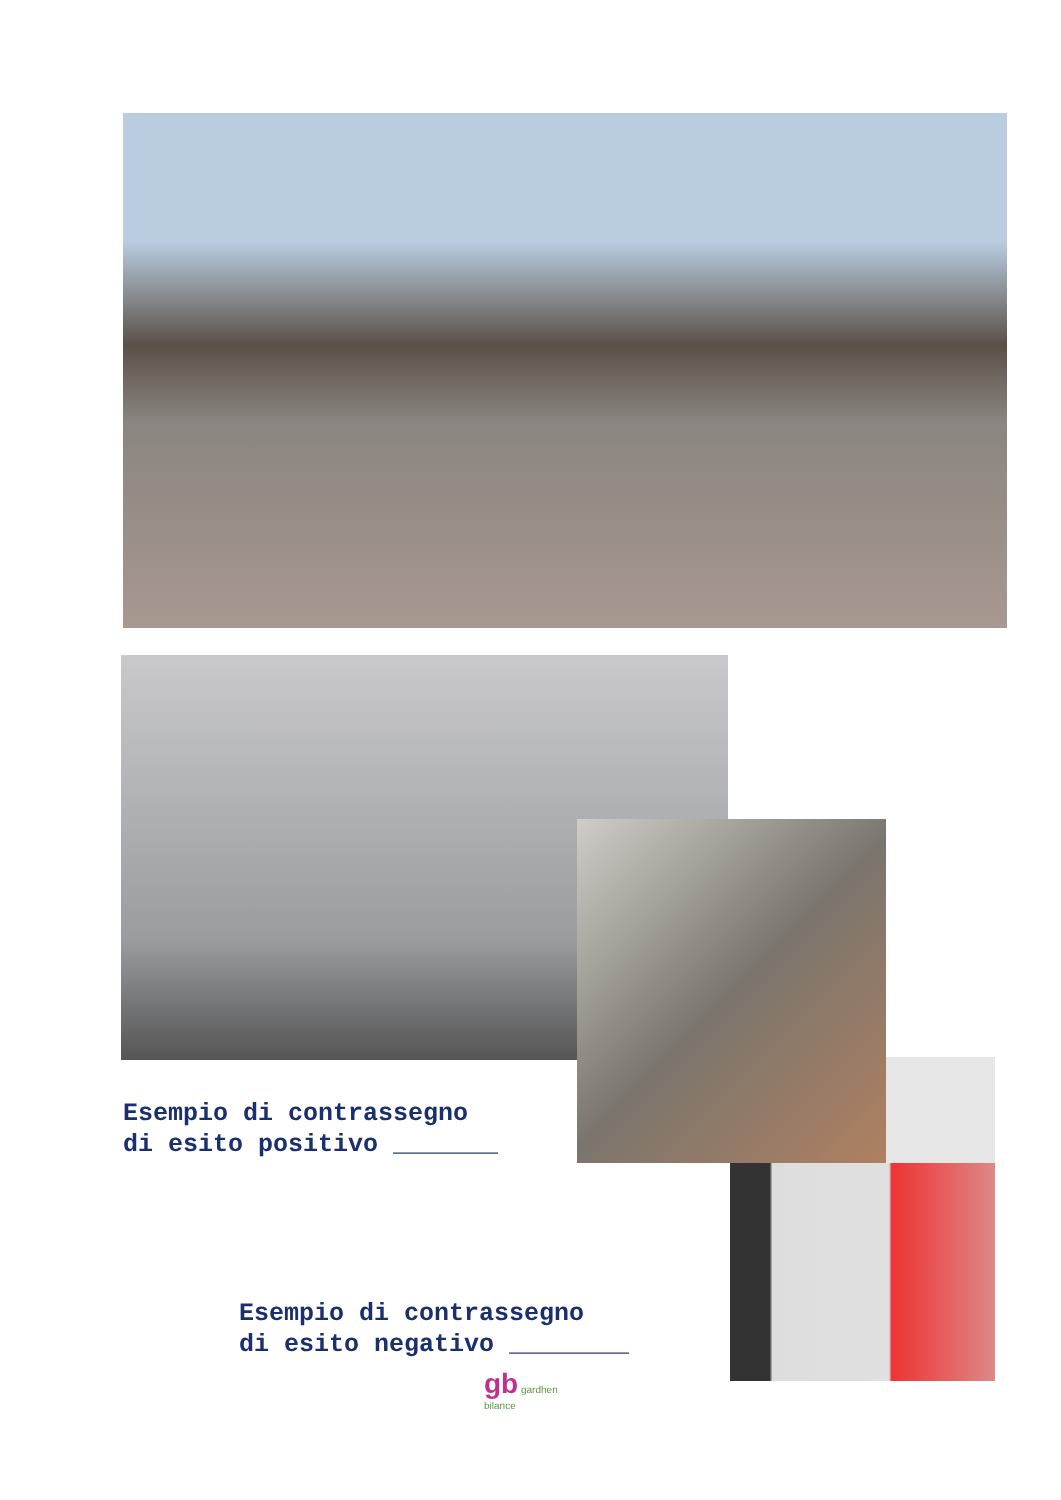Esempio di contrassegno
di esito positivo _______
Esempio di contrassegno
di esito negativo ________
gb gardhen
bilance